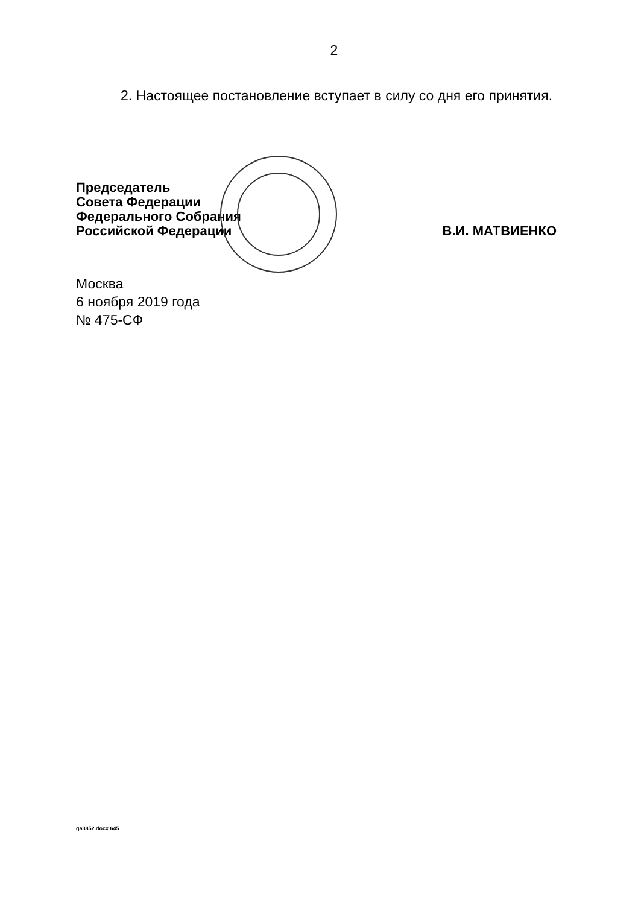2
2. Настоящее постановление вступает в силу со дня его принятия.
Председатель
Совета Федерации
Федерального Собрания
Российской Федерации
В.И. МАТВИЕНКО
Москва
6 ноября 2019 года
№ 475-СФ
qa3852.docx 645